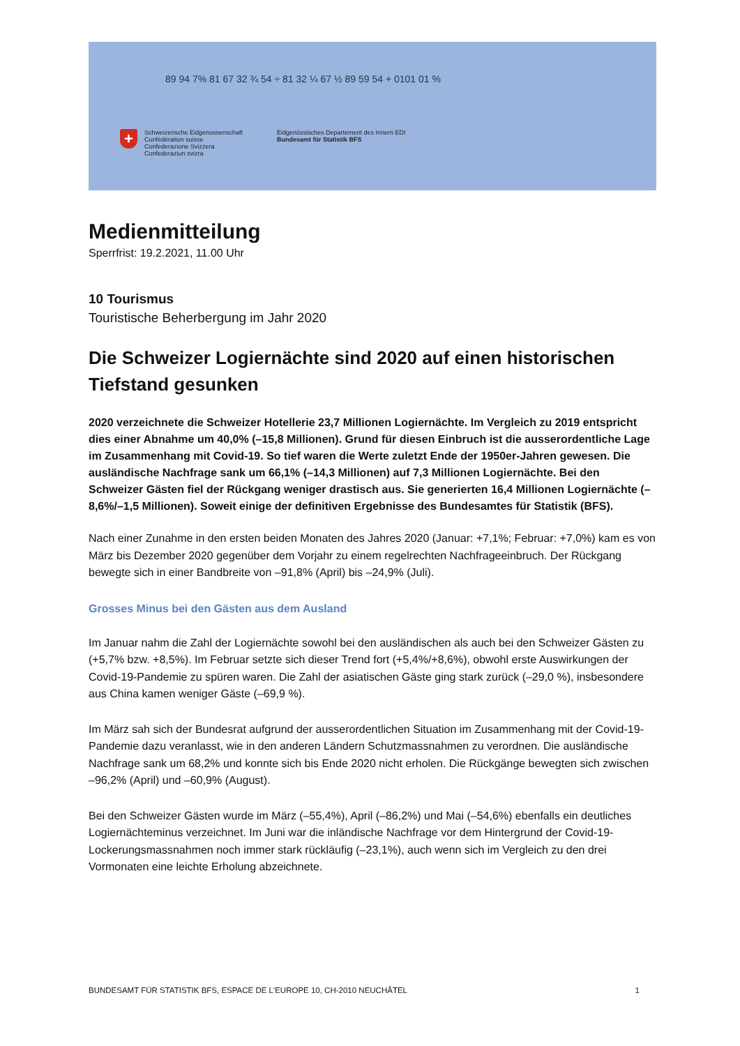89 94 7% 81 67 32 ¾ 54 ÷ 81 32 ¼ 67 ½ 89 59 54 + 0101 01 %
+
Schweizerische Eidgenossenschaft
Confédération suisse
Confederazione Svizzera
Confederaziun svizra
Eidgenössisches Departement des Innern EDI
Bundesamt für Statistik BFS
Medienmitteilung
Sperrfrist: 19.2.2021, 11.00 Uhr
10 Tourismus
Touristische Beherbergung im Jahr 2020
Die Schweizer Logiernächte sind 2020 auf einen historischen Tiefstand gesunken
2020 verzeichnete die Schweizer Hotellerie 23,7 Millionen Logiernächte. Im Vergleich zu 2019 entspricht dies einer Abnahme um 40,0% (–15,8 Millionen). Grund für diesen Einbruch ist die ausserordentliche Lage im Zusammenhang mit Covid-19. So tief waren die Werte zuletzt Ende der 1950er-Jahren gewesen. Die ausländische Nachfrage sank um 66,1% (–14,3 Millionen) auf 7,3 Millionen Logiernächte. Bei den Schweizer Gästen fiel der Rückgang weniger drastisch aus. Sie generierten 16,4 Millionen Logiernächte (–8,6%/–1,5 Millionen). Soweit einige der definitiven Ergebnisse des Bundesamtes für Statistik (BFS).
Nach einer Zunahme in den ersten beiden Monaten des Jahres 2020 (Januar: +7,1%; Februar: +7,0%) kam es von März bis Dezember 2020 gegenüber dem Vorjahr zu einem regelrechten Nachfrageeinbruch. Der Rückgang bewegte sich in einer Bandbreite von –91,8% (April) bis –24,9% (Juli).
Grosses Minus bei den Gästen aus dem Ausland
Im Januar nahm die Zahl der Logiernächte sowohl bei den ausländischen als auch bei den Schweizer Gästen zu (+5,7% bzw. +8,5%). Im Februar setzte sich dieser Trend fort (+5,4%/+8,6%), obwohl erste Auswirkungen der Covid-19-Pandemie zu spüren waren. Die Zahl der asiatischen Gäste ging stark zurück (–29,0 %), insbesondere aus China kamen weniger Gäste (–69,9 %).
Im März sah sich der Bundesrat aufgrund der ausserordentlichen Situation im Zusammenhang mit der Covid-19-Pandemie dazu veranlasst, wie in den anderen Ländern Schutzmassnahmen zu verordnen. Die ausländische Nachfrage sank um 68,2% und konnte sich bis Ende 2020 nicht erholen. Die Rückgänge bewegten sich zwischen –96,2% (April) und –60,9% (August).
Bei den Schweizer Gästen wurde im März (–55,4%), April (–86,2%) und Mai (–54,6%) ebenfalls ein deutliches Logiernächteminus verzeichnet. Im Juni war die inländische Nachfrage vor dem Hintergrund der Covid-19-Lockerungsmassnahmen noch immer stark rückläufig (–23,1%), auch wenn sich im Vergleich zu den drei Vormonaten eine leichte Erholung abzeichnete.
BUNDESAMT FÜR STATISTIK BFS, ESPACE DE L'EUROPE 10, CH-2010 NEUCHÂTEL 1